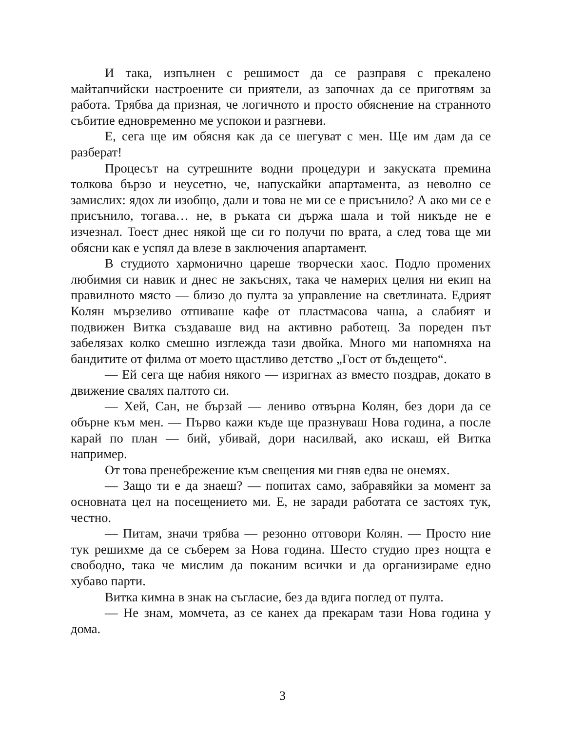И така, изпълнен с решимост да се разправя с прекалено майтапчийски настроените си приятели, аз започнах да се приготвям за работа. Трябва да призная, че логичното и просто обяснение на странното събитие едновременно ме успокои и разгневи.
Е, сега ще им обясня как да се шегуват с мен. Ще им дам да се разберат!
Процесът на сутрешните водни процедури и закуската премина толкова бързо и неусетно, че, напускайки апартамента, аз неволно се замислих: ядох ли изобщо, дали и това не ми се е присънило? А ако ми се е присънило, тогава… не, в ръката си държа шала и той никъде не е изчезнал. Тоест днес някой ще си го получи по врата, а след това ще ми обясни как е успял да влезе в заключения апартамент.
В студиото хармонично цареше творчески хаос. Подло промених любимия си навик и днес не закъснях, така че намерих целия ни екип на правилното място — близо до пулта за управление на светлината. Едрият Колян мързеливо отпиваше кафе от пластмасова чаша, а слабият и подвижен Витка създаваше вид на активно работещ. За пореден път забелязах колко смешно изглежда тази двойка. Много ми напомняха на бандитите от филма от моето щастливо детство „Гост от бъдещето“.
— Ей сега ще набия някого — изригнах аз вместо поздрав, докато в движение свалях палтото си.
— Хей, Сан, не бързай — лениво отвърна Колян, без дори да се обърне към мен. — Първо кажи къде ще празнуваш Нова година, а после карай по план — бий, убивай, дори насилвай, ако искаш, ей Витка например.
От това пренебрежение към свещения ми гняв едва не онемях.
— Защо ти е да знаеш? — попитах само, забравяйки за момент за основната цел на посещението ми. Е, не заради работата се застоях тук, честно.
— Питам, значи трябва — резонно отговори Колян. — Просто ние тук решихме да се съберем за Нова година. Шесто студио през нощта е свободно, така че мислим да поканим всички и да организираме едно хубаво парти.
Витка кимна в знак на съгласие, без да вдига поглед от пулта.
— Не знам, момчета, аз се канех да прекарам тази Нова година у дома.
3